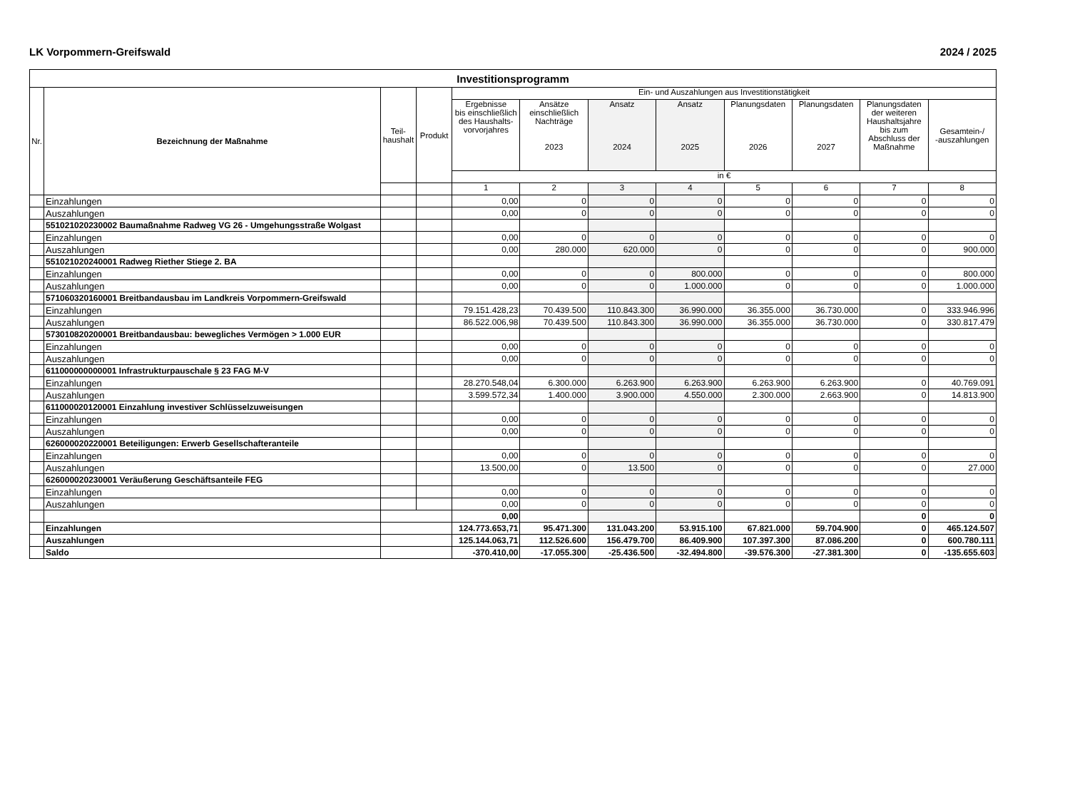LK Vorpommern-Greifswald 2024 / 2025
| Investitionsprogramm | | | | | | | | | | | |
| --- | --- | --- | --- | --- | --- | --- | --- | --- | --- | --- | --- |
| Nr. | Bezeichnung der Maßnahme | Teil- haushalt | Produkt | Ein- und Auszahlungen aus Investitionstätigkeit | | | | | | | |
| | | | | Ergebnisse bis einschließlich des Haushalts- vorvorjahres | Ansätze einschließlich Nachträge 2023 | Ansatz 2024 | Ansatz 2025 | Planungsdaten 2026 | Planungsdaten 2027 | Planungsdaten der weiteren Haushaltsjahre bis zum Abschluss der Maßnahme | Gesamtein-/ -auszahlungen |
| | | | | in € | | | | | | | |
| | | | | 1 | 2 | 3 | 4 | 5 | 6 | 7 | 8 |
| | Einzahlungen | | | 0,00 | 0 | 0 | 0 | 0 | 0 | 0 | 0 |
| | Auszahlungen | | | 0,00 | 0 | 0 | 0 | 0 | 0 | 0 | 0 |
| | 551021020230002 Baumaßnahme Radweg VG 26 - Umgehungsstraße Wolgast | | | | | | | | | | |
| | Einzahlungen | | | 0,00 | 0 | 0 | 0 | 0 | 0 | 0 | 0 |
| | Auszahlungen | | | 0,00 | 280.000 | 620.000 | 0 | 0 | 0 | 0 | 900.000 |
| | 551021020240001 Radweg Riether Stiege 2. BA | | | | | | | | | | |
| | Einzahlungen | | | 0,00 | 0 | 0 | 800.000 | 0 | 0 | 0 | 800.000 |
| | Auszahlungen | | | 0,00 | 0 | 0 | 1.000.000 | 0 | 0 | 0 | 1.000.000 |
| | 571060320160001 Breitbandausbau im Landkreis Vorpommern-Greifswald | | | | | | | | | | |
| | Einzahlungen | | | 79.151.428,23 | 70.439.500 | 110.843.300 | 36.990.000 | 36.355.000 | 36.730.000 | 0 | 333.946.996 |
| | Auszahlungen | | | 86.522.006,98 | 70.439.500 | 110.843.300 | 36.990.000 | 36.355.000 | 36.730.000 | 0 | 330.817.479 |
| | 573010820200001 Breitbandausbau: bewegliches Vermögen > 1.000 EUR | | | | | | | | | | |
| | Einzahlungen | | | 0,00 | 0 | 0 | 0 | 0 | 0 | 0 | 0 |
| | Auszahlungen | | | 0,00 | 0 | 0 | 0 | 0 | 0 | 0 | 0 |
| | 611000000000001 Infrastrukturpauschale § 23 FAG M-V | | | | | | | | | | |
| | Einzahlungen | | | 28.270.548,04 | 6.300.000 | 6.263.900 | 6.263.900 | 6.263.900 | 6.263.900 | 0 | 40.769.091 |
| | Auszahlungen | | | 3.599.572,34 | 1.400.000 | 3.900.000 | 4.550.000 | 2.300.000 | 2.663.900 | 0 | 14.813.900 |
| | 611000020120001 Einzahlung investiver Schlüsselzuweisungen | | | | | | | | | | |
| | Einzahlungen | | | 0,00 | 0 | 0 | 0 | 0 | 0 | 0 | 0 |
| | Auszahlungen | | | 0,00 | 0 | 0 | 0 | 0 | 0 | 0 | 0 |
| | 626000020220001 Beteiligungen: Erwerb Gesellschafteranteile | | | | | | | | | | |
| | Einzahlungen | | | 0,00 | 0 | 0 | 0 | 0 | 0 | 0 | 0 |
| | Auszahlungen | | | 13.500,00 | 0 | 13.500 | 0 | 0 | 0 | 0 | 27.000 |
| | 626000020230001 Veräußerung Geschäftsanteile FEG | | | | | | | | | | |
| | Einzahlungen | | | 0,00 | 0 | 0 | 0 | 0 | 0 | 0 | 0 |
| | Auszahlungen | | | 0,00 | 0 | 0 | 0 | 0 | 0 | 0 | 0 |
| | | | | 0,00 | | | | | | 0 | 0 |
| | Einzahlungen | | | 124.773.653,71 | 95.471.300 | 131.043.200 | 53.915.100 | 67.821.000 | 59.704.900 | 0 | 465.124.507 |
| | Auszahlungen | | | 125.144.063,71 | 112.526.600 | 156.479.700 | 86.409.900 | 107.397.300 | 87.086.200 | 0 | 600.780.111 |
| | Saldo | | | -370.410,00 | -17.055.300 | -25.436.500 | -32.494.800 | -39.576.300 | -27.381.300 | 0 | -135.655.603 |